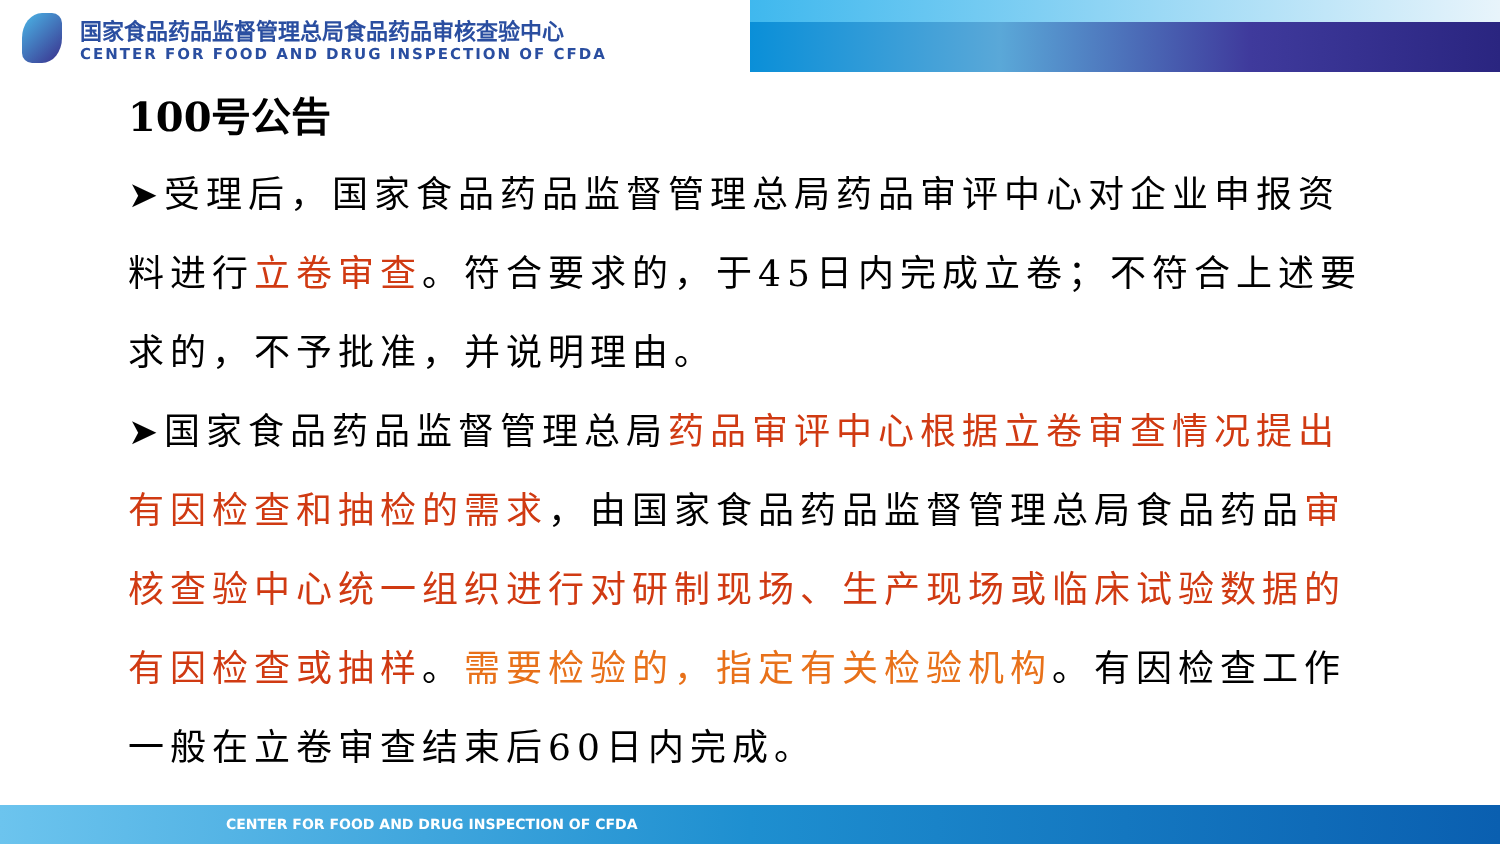国家食品药品监督管理总局食品药品审核查验中心
CENTER FOR FOOD AND DRUG INSPECTION OF CFDA
100号公告
➤受理后，国家食品药品监督管理总局药品审评中心对企业申报资料进行立卷审查。符合要求的，于45日内完成立卷；不符合上述要求的，不予批准，并说明理由。
➤国家食品药品监督管理总局药品审评中心根据立卷审查情况提出有因检查和抽检的需求，由国家食品药品监督管理总局食品药品审核查验中心统一组织进行对研制现场、生产现场或临床试验数据的有因检查或抽样。需要检验的，指定有关检验机构。有因检查工作一般在立卷审查结束后60日内完成。
CENTER FOR FOOD AND DRUG INSPECTION OF CFDA